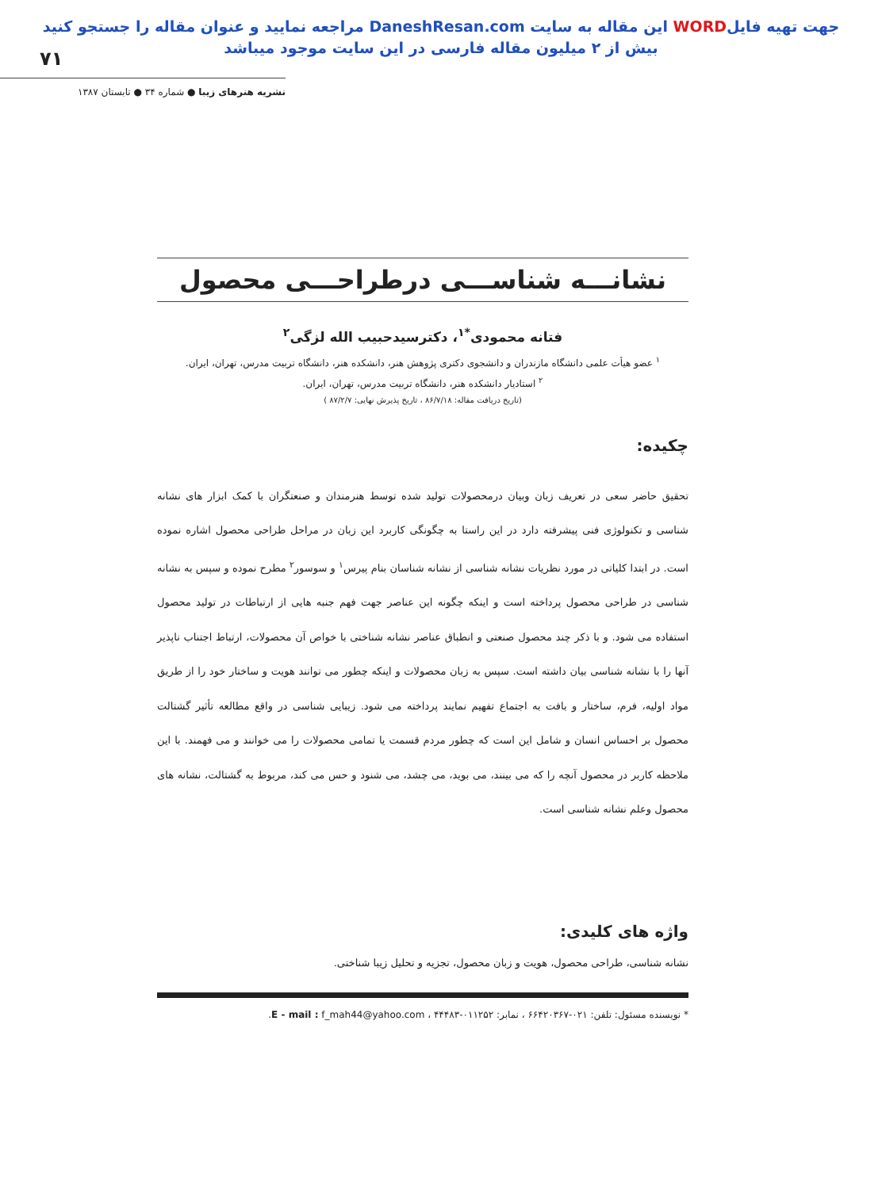جهت تهیه فایلWORD این مقاله به سایت DaneshResan.com مراجعه نمایید و عنوان مقاله را جستجو کنید
بیش از ۲ میلیون مقاله فارسی در این سایت موجود میباشد
۷۱
نشریه هنرهای زیبا ● شماره ۳۴ ● تابستان ۱۳۸۷
نشانـــه شناســـی درطراحـــی محصول
فتانه محمودی<sup>*۱</sup>، دکترسیدحبیب الله لزگی<sup>۲</sup>
<sup>۱</sup> عضو هیأت علمی دانشگاه مازندران و دانشجوی دکتری پژوهش هنر، دانشکده هنر، دانشگاه تربیت مدرس، تهران، ایران.
<sup>۲</sup> استادیار دانشکده هنر، دانشگاه تربیت مدرس، تهران، ایران.
(تاریخ دریافت مقاله: ۸۶/۷/۱۸ ، تاریخ پذیرش نهایی: ۸۷/۲/۷ )
چکیده:
تحقیق حاضر سعی در تعریف زبان وبیان درمحصولات تولید شده توسط هنرمندان و صنعتگران با کمک ابزار های نشانه شناسی و تکنولوژی فنی پیشرفته دارد در این راستا به چگونگی کاربرد این زبان در مراحل طراحی محصول اشاره نموده است. در ابتدا کلیاتی در مورد نظریات نشانه شناسی از نشانه شناسان بنام پیرس<sup>۱</sup> و سوسور<sup>۲</sup> مطرح نموده و سپس به نشانه شناسی در طراحی محصول پرداخته است و اینکه چگونه این عناصر جهت فهم جنبه هایی از ارتباطات در تولید محصول استفاده می شود. و با ذکر چند محصول صنعتی و انطباق عناصر نشانه شناختی با خواص آن محصولات، ارتباط اجتناب ناپذیر آنها را با نشانه شناسی بیان داشته است. سپس به زبان محصولات و اینکه چطور می توانند هویت و ساختار خود را از طریق مواد اولیه، فرم، ساختار و بافت به اجتماع تفهیم نمایند پرداخته می شود. زیبایی شناسی در واقع مطالعه تأثیر گشتالت محصول بر احساس انسان و شامل این است که چطور مردم قسمت یا تمامی محصولات را می خوانند و می فهمند. با این ملاحظه کاربر در محصول آنچه را که می بینند، می بوید، می چشد، می شنود و حس می کند، مربوط به گشتالت، نشانه های محصول وعلم نشانه شناسی است.
واژه های کلیدی:
نشانه شناسی، طراحی محصول، هویت و زبان محصول، تجزیه و تحلیل زیبا شناختی.
* نویسنده مسئول: تلفن: ۰۲۱-۶۶۴۲۰۳۶۷ ، نمابر: ۰۱۱۲۵۲-۴۴۴۸۳ ، E - mail : f_mah44@yahoo.com.